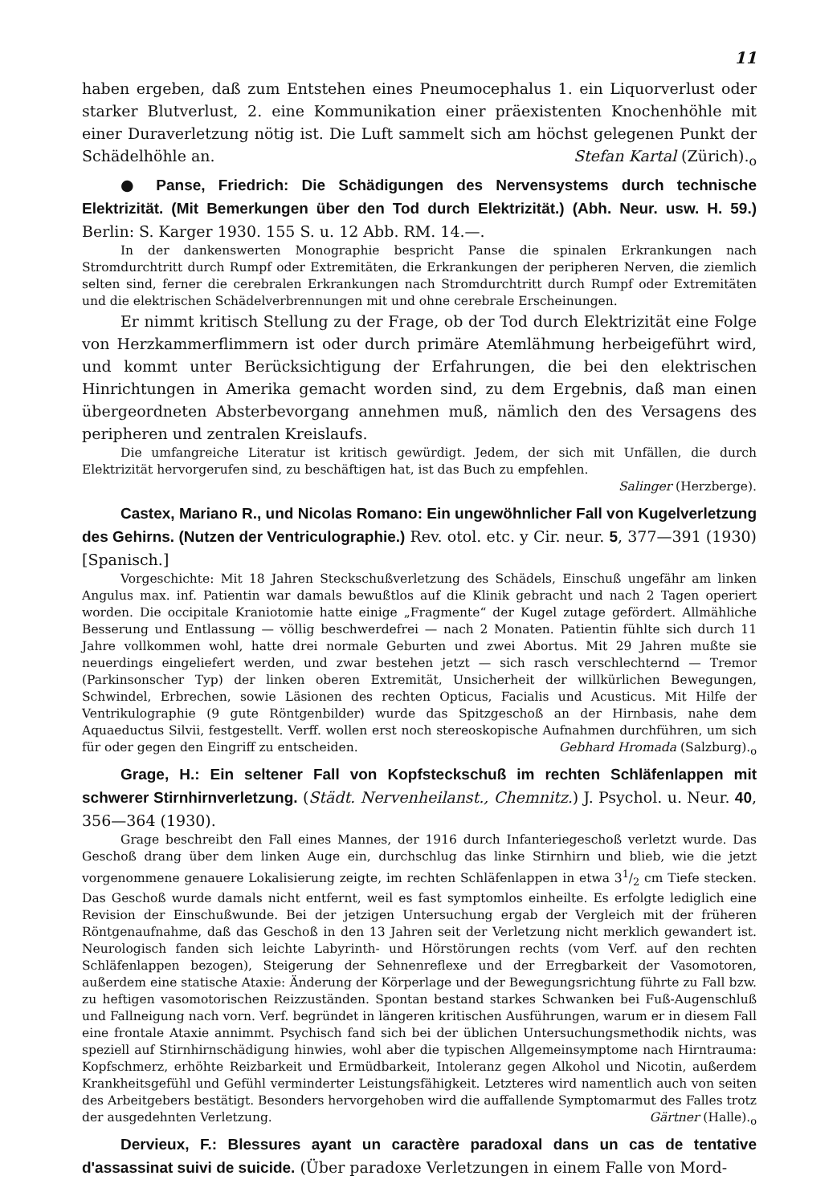11
haben ergeben, daß zum Entstehen eines Pneumocephalus 1. ein Liquorverlust oder starker Blutverlust, 2. eine Kommunikation einer präexistenten Knochenhöhle mit einer Duraverletzung nötig ist. Die Luft sammelt sich am höchst gelegenen Punkt der Schädelhöhle an. Stefan Kartal (Zürich).<sub>o</sub>
● Panse, Friedrich: Die Schädigungen des Nervensystems durch technische Elektrizität. (Mit Bemerkungen über den Tod durch Elektrizität.) (Abh. Neur. usw. H. 59.) Berlin: S. Karger 1930. 155 S. u. 12 Abb. RM. 14.—.
In der dankenswerten Monographie bespricht Panse die spinalen Erkrankungen nach Stromdurchtritt durch Rumpf oder Extremitäten, die Erkrankungen der peripheren Nerven, die ziemlich selten sind, ferner die cerebralen Erkrankungen nach Stromdurchtritt durch Rumpf oder Extremitäten und die elektrischen Schädelverbrennungen mit und ohne cerebrale Erscheinungen.
Er nimmt kritisch Stellung zu der Frage, ob der Tod durch Elektrizität eine Folge von Herzkammerflimmern ist oder durch primäre Atemlähmung herbeigeführt wird, und kommt unter Berücksichtigung der Erfahrungen, die bei den elektrischen Hinrichtungen in Amerika gemacht worden sind, zu dem Ergebnis, daß man einen übergeordneten Absterbevorgang annehmen muß, nämlich den des Versagens des peripheren und zentralen Kreislaufs.
Die umfangreiche Literatur ist kritisch gewürdigt. Jedem, der sich mit Unfällen, die durch Elektrizität hervorgerufen sind, zu beschäftigen hat, ist das Buch zu empfehlen.
Salinger (Herzberge).
Castex, Mariano R., und Nicolas Romano: Ein ungewöhnlicher Fall von Kugelverletzung des Gehirns. (Nutzen der Ventriculographie.) Rev. otol. etc. y Cir. neur. 5, 377—391 (1930) [Spanisch.]
Vorgeschichte: Mit 18 Jahren Steckschußverletzung des Schädels, Einschuß ungefähr am linken Angulus max. inf. Patientin war damals bewußtlos auf die Klinik gebracht und nach 2 Tagen operiert worden. Die occipitale Kraniotomie hatte einige „Fragmente“ der Kugel zutage gefördert. Allmähliche Besserung und Entlassung — völlig beschwerdefrei — nach 2 Monaten. Patientin fühlte sich durch 11 Jahre vollkommen wohl, hatte drei normale Geburten und zwei Abortus. Mit 29 Jahren mußte sie neuerdings eingeliefert werden, und zwar bestehen jetzt — sich rasch verschlechternd — Tremor (Parkinsonscher Typ) der linken oberen Extremität, Unsicherheit der willkürlichen Bewegungen, Schwindel, Erbrechen, sowie Läsionen des rechten Opticus, Facialis und Acusticus. Mit Hilfe der Ventrikulographie (9 gute Röntgenbilder) wurde das Spitzgeschoß an der Hirnbasis, nahe dem Aquaeductus Silvii, festgestellt. Verff. wollen erst noch stereoskopische Aufnahmen durchführen, um sich für oder gegen den Eingriff zu entscheiden. Gebhard Hromada (Salzburg).<sub>o</sub>
Grage, H.: Ein seltener Fall von Kopfsteckschuß im rechten Schläfenlappen mit schwerer Stirnhirnverletzung. (Städt. Nervenheilanst., Chemnitz.) J. Psychol. u. Neur. 40, 356—364 (1930).
Grage beschreibt den Fall eines Mannes, der 1916 durch Infanteriegeschoß verletzt wurde. Das Geschoß drang über dem linken Auge ein, durchschlug das linke Stirnhirn und blieb, wie die jetzt vorgenommene genauere Lokalisierung zeigte, im rechten Schläfenlappen in etwa 31/2 cm Tiefe stecken. Das Geschoß wurde damals nicht entfernt, weil es fast symptomlos einheilte. Es erfolgte lediglich eine Revision der Einschußwunde. Bei der jetzigen Untersuchung ergab der Vergleich mit der früheren Röntgenaufnahme, daß das Geschoß in den 13 Jahren seit der Verletzung nicht merklich gewandert ist. Neurologisch fanden sich leichte Labyrinth- und Hörstörungen rechts (vom Verf. auf den rechten Schläfenlappen bezogen), Steigerung der Sehnenreflexe und der Erregbarkeit der Vasomotoren, außerdem eine statische Ataxie: Änderung der Körperlage und der Bewegungsrichtung führte zu Fall bzw. zu heftigen vasomotorischen Reizzuständen. Spontan bestand starkes Schwanken bei Fuß-Augenschluß und Fallneigung nach vorn. Verf. begründet in längeren kritischen Ausführungen, warum er in diesem Fall eine frontale Ataxie annimmt. Psychisch fand sich bei der üblichen Untersuchungsmethodik nichts, was speziell auf Stirnhirnschädigung hinwies, wohl aber die typischen Allgemeinsymptome nach Hirntrauma: Kopfschmerz, erhöhte Reizbarkeit und Ermüdbarkeit, Intoleranz gegen Alkohol und Nicotin, außerdem Krankheitsgefühl und Gefühl verminderter Leistungsfähigkeit. Letzteres wird namentlich auch von seiten des Arbeitgebers bestätigt. Besonders hervorgehoben wird die auffallende Symptomarmut des Falles trotz der ausgedehnten Verletzung. Gärtner (Halle).<sub>o</sub>
Dervieux, F.: Blessures ayant un caractère paradoxal dans un cas de tentative d'assassinat suivi de suicide. (Über paradoxe Verletzungen in einem Falle von Mord-